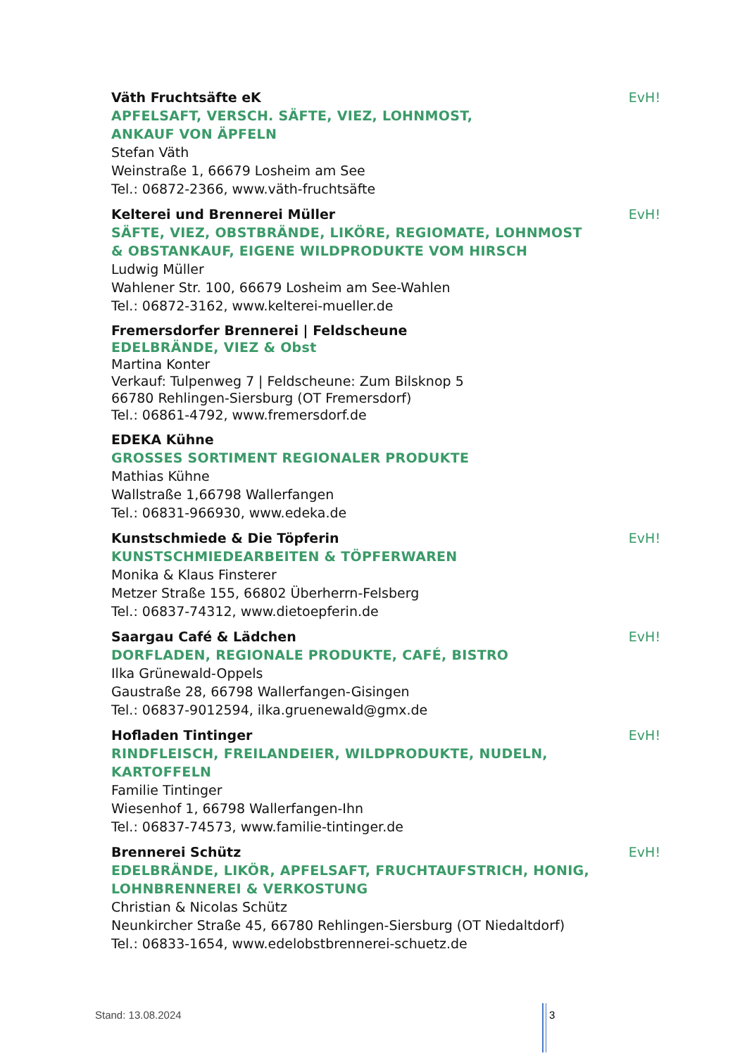Väth Fruchtsäfte eK
EvH!
APFELSAFT, VERSCH. SÄFTE, VIEZ, LOHNMOST,
ANKAUF VON ÄPFELN
Stefan Väth
Weinstraße 1, 66679 Losheim am See
Tel.: 06872-2366, www.väth-fruchtsäfte
Kelterei und Brennerei Müller
EvH!
SÄFTE, VIEZ, OBSTBRÄNDE, LIKÖRE, REGIOMATE, LOHNMOST
& OBSTANKAUF, EIGENE WILDPRODUKTE VOM HIRSCH
Ludwig Müller
Wahlener Str. 100, 66679 Losheim am See-Wahlen
Tel.: 06872-3162, www.kelterei-mueller.de
Fremersdorfer Brennerei | Feldscheune
EDELBRÄNDE, VIEZ & Obst
Martina Konter
Verkauf: Tulpenweg 7 | Feldscheune: Zum Bilsknop 5
66780 Rehlingen-Siersburg (OT Fremersdorf)
Tel.: 06861-4792, www.fremersdorf.de
EDEKA Kühne
GROSSES SORTIMENT REGIONALER PRODUKTE
Mathias Kühne
Wallstraße 1,66798 Wallerfangen
Tel.: 06831-966930, www.edeka.de
Kunstschmiede & Die Töpferin
EvH!
KUNSTSCHMIEDEARBEITEN & TÖPFERWAREN
Monika & Klaus Finsterer
Metzer Straße 155, 66802 Überherrn-Felsberg
Tel.: 06837-74312, www.dietoepferin.de
Saargau Café & Lädchen
EvH!
DORFLADEN, REGIONALE PRODUKTE, CAFÉ, BISTRO
Ilka Grünewald-Oppels
Gaustraße 28, 66798 Wallerfangen-Gisingen
Tel.: 06837-9012594, ilka.gruenewald@gmx.de
Hofladen Tintinger
EvH!
RINDFLEISCH, FREILANDEIER, WILDPRODUKTE, NUDELN,
KARTOFFELN
Familie Tintinger
Wiesenhof 1, 66798 Wallerfangen-Ihn
Tel.: 06837-74573, www.familie-tintinger.de
Brennerei Schütz
EvH!
EDELBRÄNDE, LIKÖR, APFELSAFT, FRUCHTAUFSTRICH, HONIG,
LOHNBRENNEREI & VERKOSTUNG
Christian & Nicolas Schütz
Neunkircher Straße 45, 66780 Rehlingen-Siersburg (OT Niedaltdorf)
Tel.: 06833-1654, www.edelobstbrennerei-schuetz.de
Stand: 13.08.2024 3